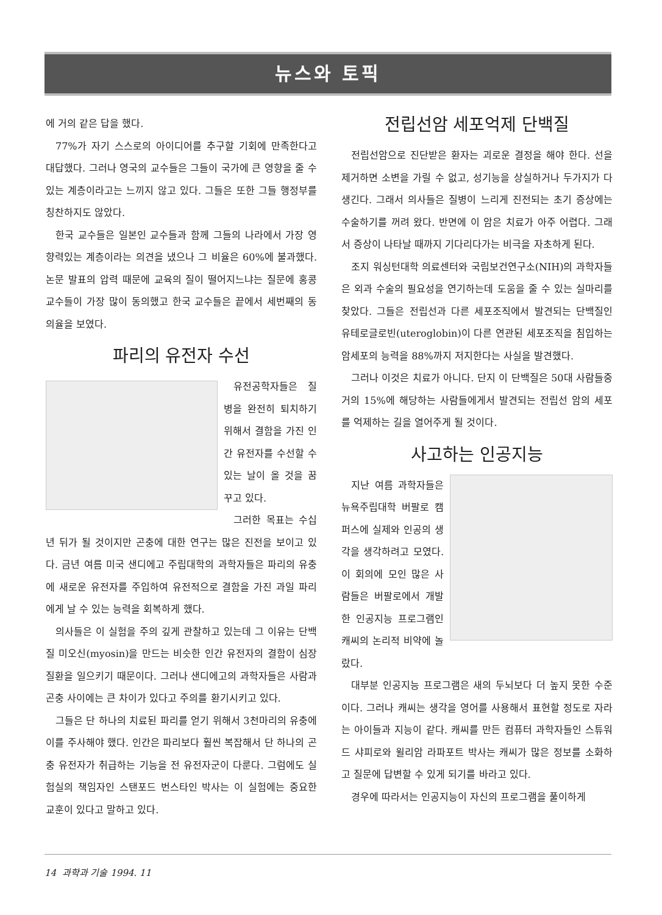뉴스와 토픽
에 거의 같은 답을 했다.
77%가 자기 스스로의 아이디어를 추구할 기회에 만족한다고 대답했다. 그러나 영국의 교수들은 그들이 국가에 큰 영향을 줄 수 있는 계층이라고는 느끼지 않고 있다. 그들은 또한 그들 행정부를 칭찬하지도 않았다.
한국 교수들은 일본인 교수들과 함께 그들의 나라에서 가장 영향력있는 계층이라는 의견을 냈으나 그 비율은 60%에 불과했다. 논문 발표의 압력 때문에 교육의 질이 떨어지느냐는 질문에 홍콩 교수들이 가장 많이 동의했고 한국 교수들은 끝에서 세번째의 동의율을 보였다.
파리의 유전자 수선
유전공학자들은 질병을 완전히 퇴치하기 위해서 결함을 가진 인간 유전자를 수선할 수 있는 날이 올 것을 꿈꾸고 있다.
그러한 목표는 수십년 뒤가 될 것이지만 곤충에 대한 연구는 많은 진전을 보이고 있다. 금년 여름 미국 샌디에고 주립대학의 과학자들은 파리의 유충에 새로운 유전자를 주입하여 유전적으로 결함을 가진 과일 파리에게 날 수 있는 능력을 회복하게 했다.
의사들은 이 실험을 주의 깊게 관찰하고 있는데 그 이유는 단백질 미오신(myosin)을 만드는 비슷한 인간 유전자의 결함이 심장질환을 일으키기 때문이다. 그러나 샌디에고의 과학자들은 사람과 곤충 사이에는 큰 차이가 있다고 주의를 환기시키고 있다.
그들은 단 하나의 치료된 파리를 얻기 위해서 3천마리의 유충에 이를 주사해야 했다. 인간은 파리보다 훨씬 복잡해서 단 하나의 곤충 유전자가 취급하는 기능을 전 유전자군이 다룬다. 그럼에도 실험실의 책임자인 스탠포드 번스타인 박사는 이 실험에는 중요한 교훈이 있다고 말하고 있다.
전립선암 세포억제 단백질
전립선암으로 진단받은 환자는 괴로운 결정을 해야 한다. 선을 제거하면 소변을 가릴 수 없고, 성기능을 상실하거나 두가지가 다 생긴다. 그래서 의사들은 질병이 느리게 진전되는 초기 증상에는 수술하기를 꺼려 왔다. 반면에 이 암은 치료가 아주 어렵다. 그래서 증상이 나타날 때까지 기다리다가는 비극을 자초하게 된다.
조지 워싱턴대학 의료센터와 국립보건연구소(NIH)의 과학자들은 외과 수술의 필요성을 연기하는데 도움을 줄 수 있는 실마리를 찾았다. 그들은 전립선과 다른 세포조직에서 발견되는 단백질인 유테로글로빈(uteroglobin)이 다른 연관된 세포조직을 침입하는 암세포의 능력을 88%까지 저지한다는 사실을 발견했다.
그러나 이것은 치료가 아니다. 단지 이 단백질은 50대 사람들중 거의 15%에 해당하는 사람들에게서 발견되는 전립선 암의 세포를 억제하는 길을 열어주게 될 것이다.
사고하는 인공지능
지난 여름 과학자들은 뉴욕주립대학 버팔로 캠퍼스에 실제와 인공의 생각을 생각하려고 모였다. 이 회의에 모인 많은 사람들은 버팔로에서 개발한 인공지능 프로그램인 캐씨의 논리적 비약에 놀랐다.
대부분 인공지능 프로그램은 새의 두뇌보다 더 높지 못한 수준이다. 그러나 캐씨는 생각을 영어를 사용해서 표현할 정도로 자라는 아이들과 지능이 같다. 캐씨를 만든 컴퓨터 과학자들인 스튜워드 샤피로와 윌리암 라파포트 박사는 캐씨가 많은 정보를 소화하고 질문에 답변할 수 있게 되기를 바라고 있다.
경우에 따라서는 인공지능이 자신의 프로그램을 풀이하게
14 과학과 기술 1994. 11